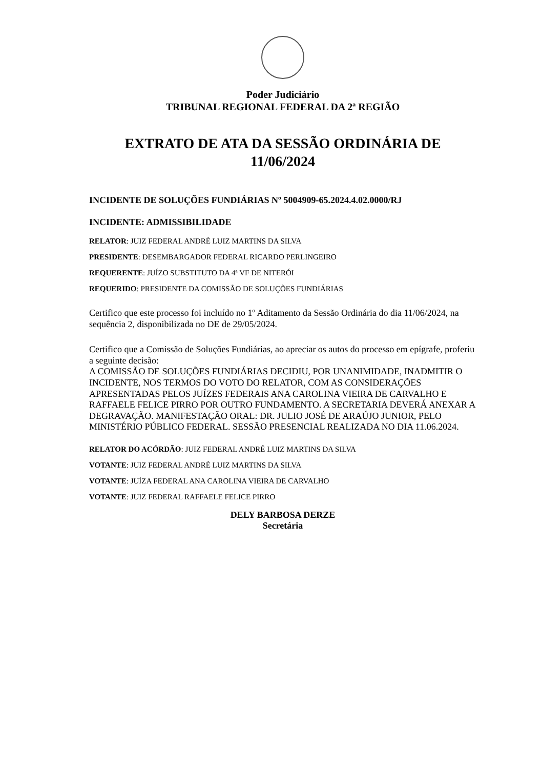Poder Judiciário
TRIBUNAL REGIONAL FEDERAL DA 2ª REGIÃO
EXTRATO DE ATA DA SESSÃO ORDINÁRIA DE
11/06/2024
INCIDENTE DE SOLUÇÕES FUNDIÁRIAS Nº 5004909-65.2024.4.02.0000/RJ
INCIDENTE: ADMISSIBILIDADE
RELATOR: JUIZ FEDERAL ANDRÉ LUIZ MARTINS DA SILVA
PRESIDENTE: DESEMBARGADOR FEDERAL RICARDO PERLINGEIRO
REQUERENTE: JUÍZO SUBSTITUTO DA 4ª VF DE NITERÓI
REQUERIDO: PRESIDENTE DA COMISSÃO DE SOLUÇÕES FUNDIÁRIAS
Certifico que este processo foi incluído no 1º Aditamento da Sessão Ordinária do dia 11/06/2024, na sequência 2, disponibilizada no DE de 29/05/2024.
Certifico que a Comissão de Soluções Fundiárias, ao apreciar os autos do processo em epígrafe, proferiu a seguinte decisão:
A COMISSÃO DE SOLUÇÕES FUNDIÁRIAS DECIDIU, POR UNANIMIDADE, INADMITIR O INCIDENTE, NOS TERMOS DO VOTO DO RELATOR, COM AS CONSIDERAÇÕES APRESENTADAS PELOS JUÍZES FEDERAIS ANA CAROLINA VIEIRA DE CARVALHO E RAFFAELE FELICE PIRRO POR OUTRO FUNDAMENTO. A SECRETARIA DEVERÁ ANEXAR A DEGRAVAÇÃO. MANIFESTAÇÃO ORAL: DR. JULIO JOSÉ DE ARAÚJO JUNIOR, PELO MINISTÉRIO PÚBLICO FEDERAL. SESSÃO PRESENCIAL REALIZADA NO DIA 11.06.2024.
RELATOR DO ACÓRDÃO: JUIZ FEDERAL ANDRÉ LUIZ MARTINS DA SILVA
VOTANTE: JUIZ FEDERAL ANDRÉ LUIZ MARTINS DA SILVA
VOTANTE: JUÍZA FEDERAL ANA CAROLINA VIEIRA DE CARVALHO
VOTANTE: JUIZ FEDERAL RAFFAELE FELICE PIRRO
DELY BARBOSA DERZE
Secretária